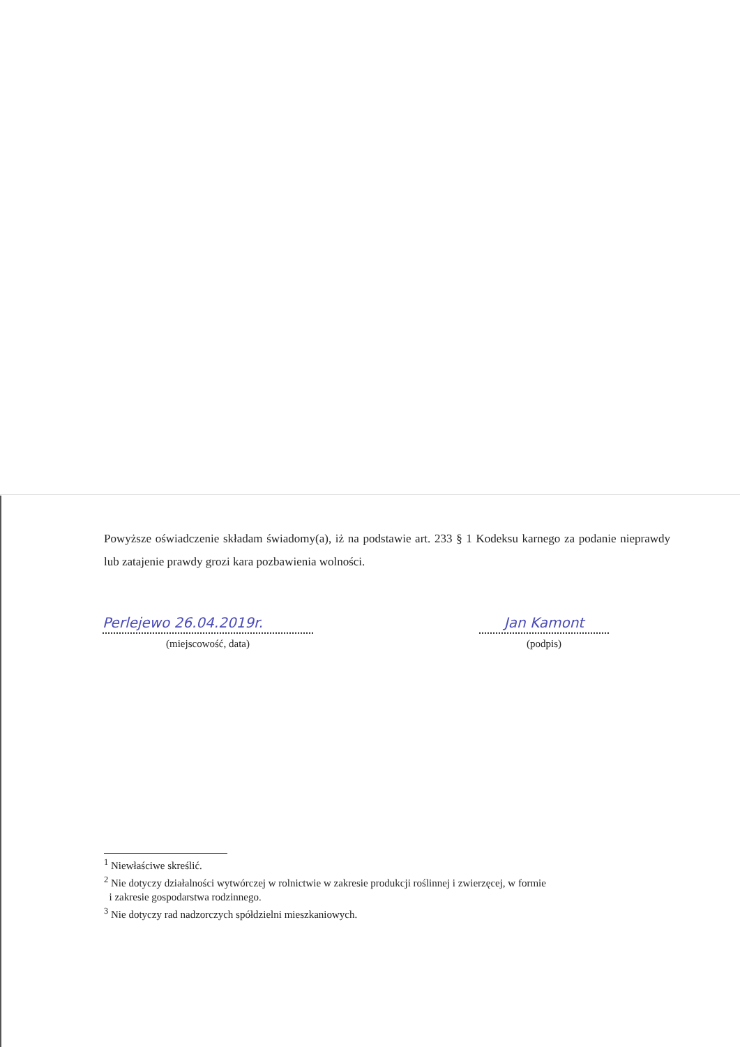Powyższe oświadczenie składam świadomy(a), iż na podstawie art. 233 § 1 Kodeksu karnego za podanie nieprawdy lub zatajenie prawdy grozi kara pozbawienia wolności.
Perlejewo 26.04.2019r.
(miejscowość, data)
Jan Kamont
(podpis)
<sup>1</sup> Niewłaściwe skreślić.
<sup>2</sup> Nie dotyczy działalności wytwórczej w rolnictwie w zakresie produkcji roślinnej i zwierzęcej, w formie
i zakresie gospodarstwa rodzinnego.
<sup>3</sup> Nie dotyczy rad nadzorczych spółdzielni mieszkaniowych.